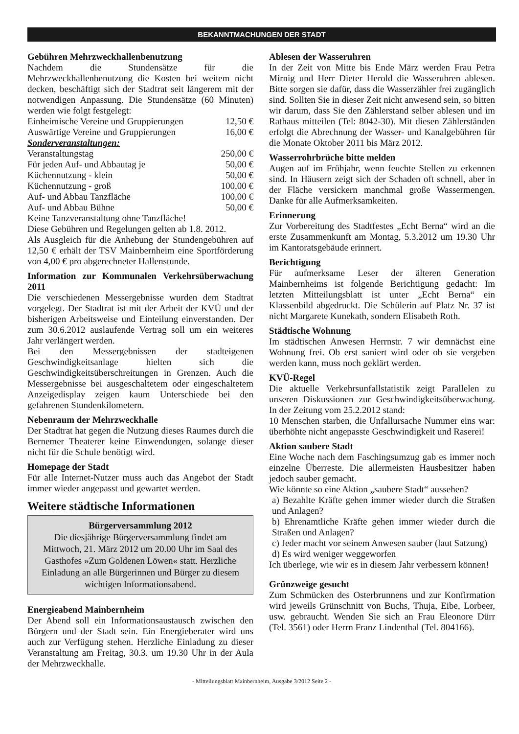BEKANNTMACHUNGEN DER STADT
Gebühren Mehrzweckhallenbenutzung
Nachdem die Stundensätze für die Mehrzweckhallenbenutzung die Kosten bei weitem nicht decken, beschäftigt sich der Stadtrat seit längerem mit der notwendigen Anpassung. Die Stundensätze (60 Minuten) werden wie folgt festgelegt:
| Einheimische Vereine und Gruppierungen | 12,50 € |
| Auswärtige Vereine und Gruppierungen | 16,00 € |
| Sonderveranstaltungen: | |
| Veranstaltungstag | 250,00 € |
| Für jeden Auf- und Abbautag je | 50,00 € |
| Küchennutzung - klein | 50,00 € |
| Küchennutzung - groß | 100,00 € |
| Auf- und Abbau Tanzfläche | 100,00 € |
| Auf- und Abbau Bühne | 50,00 € |
Keine Tanzveranstaltung ohne Tanzfläche!
Diese Gebühren und Regelungen gelten ab 1.8. 2012.
Als Ausgleich für die Anhebung der Stundengebühren auf 12,50 € erhält der TSV Mainbernheim eine Sportförderung von 4,00 € pro abgerechneter Hallenstunde.
Information zur Kommunalen Verkehrsüberwachung 2011
Die verschiedenen Messergebnisse wurden dem Stadtrat vorgelegt. Der Stadtrat ist mit der Arbeit der KVÜ und der bisherigen Arbeitsweise und Einteilung einverstanden. Der zum 30.6.2012 auslaufende Vertrag soll um ein weiteres Jahr verlängert werden.
Bei den Messergebnissen der stadteigenen Geschwindigkeitsanlage hielten sich die Geschwindigkeitsüberschreitungen in Grenzen. Auch die Messergebnisse bei ausgeschaltetem oder eingeschaltetem Anzeigedisplay zeigen kaum Unterschiede bei den gefahrenen Stundenkilometern.
Nebenraum der Mehrzweckhalle
Der Stadtrat hat gegen die Nutzung dieses Raumes durch die Bernemer Theaterer keine Einwendungen, solange dieser nicht für die Schule benötigt wird.
Homepage der Stadt
Für alle Internet-Nutzer muss auch das Angebot der Stadt immer wieder angepasst und gewartet werden.
Weitere städtische Informationen
Bürgerversammlung 2012
Die diesjährige Bürgerversammlung findet am Mittwoch, 21. März 2012 um 20.00 Uhr im Saal des Gasthofes »Zum Goldenen Löwen« statt. Herzliche Einladung an alle Bürgerinnen und Bürger zu diesem wichtigen Informationsabend.
Energieabend Mainbernheim
Der Abend soll ein Informationsaustausch zwischen den Bürgern und der Stadt sein. Ein Energieberater wird uns auch zur Verfügung stehen. Herzliche Einladung zu dieser Veranstaltung am Freitag, 30.3. um 19.30 Uhr in der Aula der Mehrzweckhalle.
Ablesen der Wasseruhren
In der Zeit von Mitte bis Ende März werden Frau Petra Mirnig und Herr Dieter Herold die Wasseruhren ablesen. Bitte sorgen sie dafür, dass die Wasserzähler frei zugänglich sind. Sollten Sie in dieser Zeit nicht anwesend sein, so bitten wir darum, dass Sie den Zählerstand selber ablesen und im Rathaus mitteilen (Tel: 8042-30). Mit diesen Zählerständen erfolgt die Abrechnung der Wasser- und Kanalgebühren für die Monate Oktober 2011 bis März 2012.
Wasserrohrbrüche bitte melden
Augen auf im Frühjahr, wenn feuchte Stellen zu erkennen sind. In Häusern zeigt sich der Schaden oft schnell, aber in der Fläche versickern manchmal große Wassermengen. Danke für alle Aufmerksamkeiten.
Erinnerung
Zur Vorbereitung des Stadtfestes „Echt Berna“ wird an die erste Zusammenkunft am Montag, 5.3.2012 um 19.30 Uhr im Kantoratsgebäude erinnert.
Berichtigung
Für aufmerksame Leser der älteren Generation Mainbernheims ist folgende Berichtigung gedacht: Im letzten Mitteilungsblatt ist unter „Echt Berna“ ein Klassenbild abgedruckt. Die Schülerin auf Platz Nr. 37 ist nicht Margarete Kunekath, sondern Elisabeth Roth.
Städtische Wohnung
Im städtischen Anwesen Herrnstr. 7 wir demnächst eine Wohnung frei. Ob erst saniert wird oder ob sie vergeben werden kann, muss noch geklärt werden.
KVÜ-Regel
Die aktuelle Verkehrsunfallstatistik zeigt Parallelen zu unseren Diskussionen zur Geschwindigkeitsüberwachung. In der Zeitung vom 25.2.2012 stand:
10 Menschen starben, die Unfallursache Nummer eins war: überhöhte nicht angepasste Geschwindigkeit und Raserei!
Aktion saubere Stadt
Eine Woche nach dem Faschingsumzug gab es immer noch einzelne Überreste. Die allermeisten Hausbesitzer haben jedoch sauber gemacht.
Wie könnte so eine Aktion „saubere Stadt“ aussehen?
a) Bezahlte Kräfte gehen immer wieder durch die Straßen und Anlagen?
b) Ehrenamtliche Kräfte gehen immer wieder durch die Straßen und Anlagen?
c) Jeder macht vor seinem Anwesen sauber (laut Satzung)
d) Es wird weniger weggeworfen
Ich überlege, wie wir es in diesem Jahr verbessern können!
Grünzweige gesucht
Zum Schmücken des Osterbrunnens und zur Konfirmation wird jeweils Grünschnitt von Buchs, Thuja, Eibe, Lorbeer, usw. gebraucht. Wenden Sie sich an Frau Eleonore Dürr (Tel. 3561) oder Herrn Franz Lindenthal (Tel. 804166).
- Mitteilungsblatt Mainbernheim, Ausgabe 3/2012 Seite 2 -